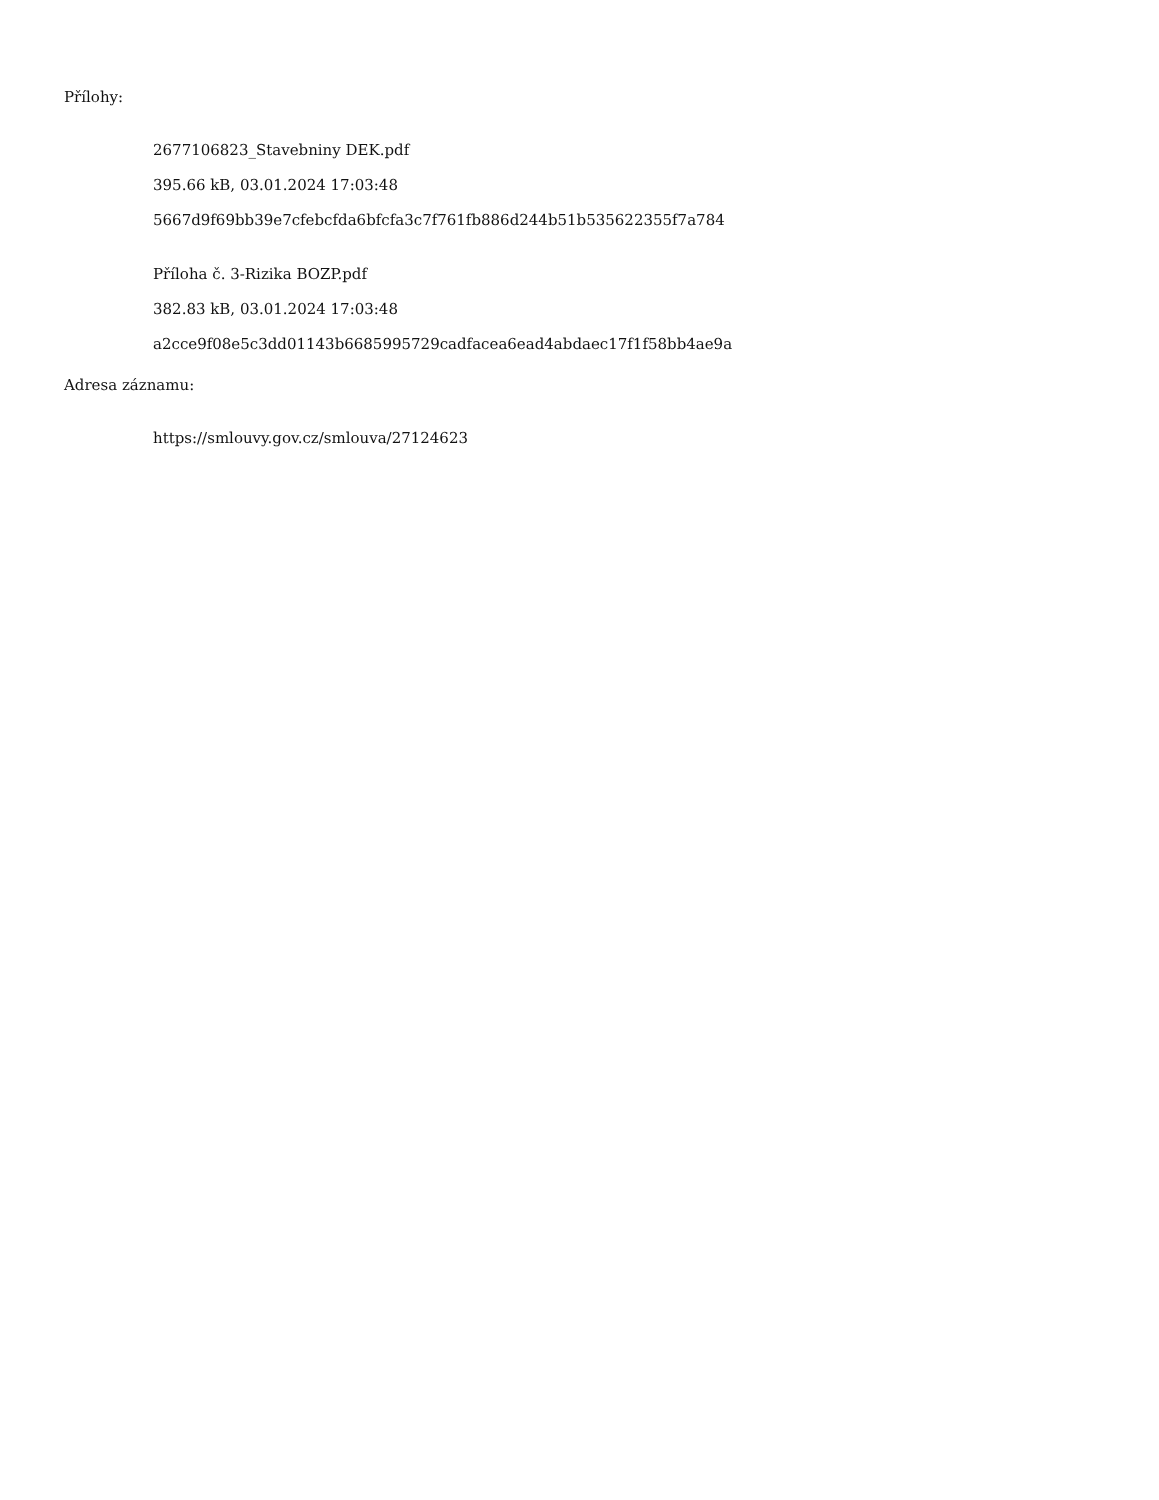Přílohy:
2677106823_Stavebniny DEK.pdf
395.66 kB, 03.01.2024 17:03:48
5667d9f69bb39e7cfebcfda6bfcfa3c7f761fb886d244b51b535622355f7a784
Příloha č. 3-Rizika BOZP.pdf
382.83 kB, 03.01.2024 17:03:48
a2cce9f08e5c3dd01143b6685995729cadfacea6ead4abdaec17f1f58bb4ae9a
Adresa záznamu:
https://smlouvy.gov.cz/smlouva/27124623